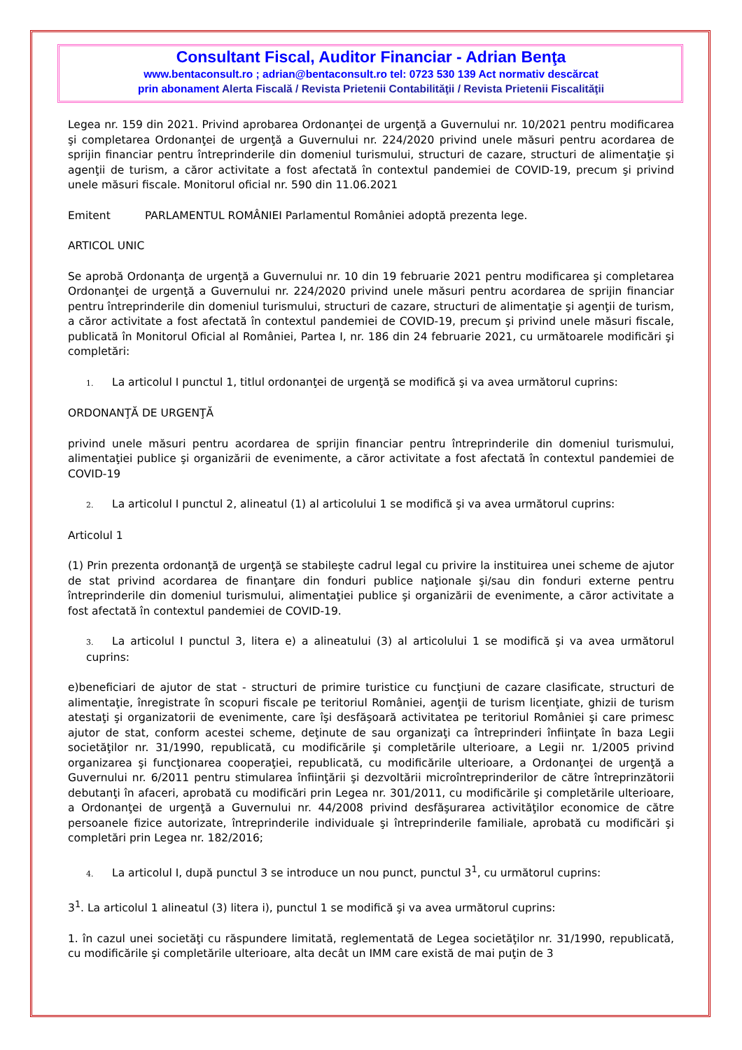Consultant Fiscal, Auditor Financiar - Adrian Benţa
www.bentaconsult.ro ; adrian@bentaconsult.ro tel: 0723 530 139 Act normativ descărcat
prin abonament Alerta Fiscală / Revista Prietenii Contabilităţii / Revista Prietenii Fiscalităţii
Legea nr. 159 din 2021. Privind aprobarea Ordonanţei de urgenţă a Guvernului nr. 10/2021 pentru modificarea şi completarea Ordonanţei de urgenţă a Guvernului nr. 224/2020 privind unele măsuri pentru acordarea de sprijin financiar pentru întreprinderile din domeniul turismului, structuri de cazare, structuri de alimentaţie şi agenţii de turism, a căror activitate a fost afectată în contextul pandemiei de COVID-19, precum şi privind unele măsuri fiscale. Monitorul oficial nr. 590 din 11.06.2021
Emitent PARLAMENTUL ROMÂNIEI Parlamentul României adoptă prezenta lege.
ARTICOL UNIC
Se aprobă Ordonanţa de urgenţă a Guvernului nr. 10 din 19 februarie 2021 pentru modificarea şi completarea Ordonanţei de urgenţă a Guvernului nr. 224/2020 privind unele măsuri pentru acordarea de sprijin financiar pentru întreprinderile din domeniul turismului, structuri de cazare, structuri de alimentaţie şi agenţii de turism, a căror activitate a fost afectată în contextul pandemiei de COVID-19, precum şi privind unele măsuri fiscale, publicată în Monitorul Oficial al României, Partea I, nr. 186 din 24 februarie 2021, cu următoarele modificări şi completări:
1. La articolul I punctul 1, titlul ordonanţei de urgenţă se modifică şi va avea următorul cuprins:
ORDONANŢĂ DE URGENŢĂ
privind unele măsuri pentru acordarea de sprijin financiar pentru întreprinderile din domeniul turismului, alimentaţiei publice şi organizării de evenimente, a căror activitate a fost afectată în contextul pandemiei de COVID-19
2. La articolul I punctul 2, alineatul (1) al articolului 1 se modifică şi va avea următorul cuprins:
Articolul 1
(1) Prin prezenta ordonanţă de urgenţă se stabileşte cadrul legal cu privire la instituirea unei scheme de ajutor de stat privind acordarea de finanţare din fonduri publice naţionale şi/sau din fonduri externe pentru întreprinderile din domeniul turismului, alimentaţiei publice şi organizării de evenimente, a căror activitate a fost afectată în contextul pandemiei de COVID-19.
3. La articolul I punctul 3, litera e) a alineatului (3) al articolului 1 se modifică şi va avea următorul cuprins:
e)beneficiari de ajutor de stat - structuri de primire turistice cu funcţiuni de cazare clasificate, structuri de alimentaţie, înregistrate în scopuri fiscale pe teritoriul României, agenţii de turism licenţiate, ghizii de turism atestaţi şi organizatorii de evenimente, care îşi desfăşoară activitatea pe teritoriul României şi care primesc ajutor de stat, conform acestei scheme, deţinute de sau organizaţi ca întreprinderi înfiinţate în baza Legii societăţilor nr. 31/1990, republicată, cu modificările şi completările ulterioare, a Legii nr. 1/2005 privind organizarea şi funcţionarea cooperaţiei, republicată, cu modificările ulterioare, a Ordonanţei de urgenţă a Guvernului nr. 6/2011 pentru stimularea înfiinţării şi dezvoltării microîntreprinderilor de către întreprinzătorii debutanţi în afaceri, aprobată cu modificări prin Legea nr. 301/2011, cu modificările şi completările ulterioare, a Ordonanţei de urgenţă a Guvernului nr. 44/2008 privind desfăşurarea activităţilor economice de către persoanele fizice autorizate, întreprinderile individuale şi întreprinderile familiale, aprobată cu modificări şi completări prin Legea nr. 182/2016;
4. La articolul I, după punctul 3 se introduce un nou punct, punctul 3<sup>1</sup>, cu următorul cuprins:
3<sup>1</sup>. La articolul 1 alineatul (3) litera i), punctul 1 se modifică şi va avea următorul cuprins:
1. în cazul unei societăţi cu răspundere limitată, reglementată de Legea societăţilor nr. 31/1990, republicată, cu modificările şi completările ulterioare, alta decât un IMM care există de mai puţin de 3